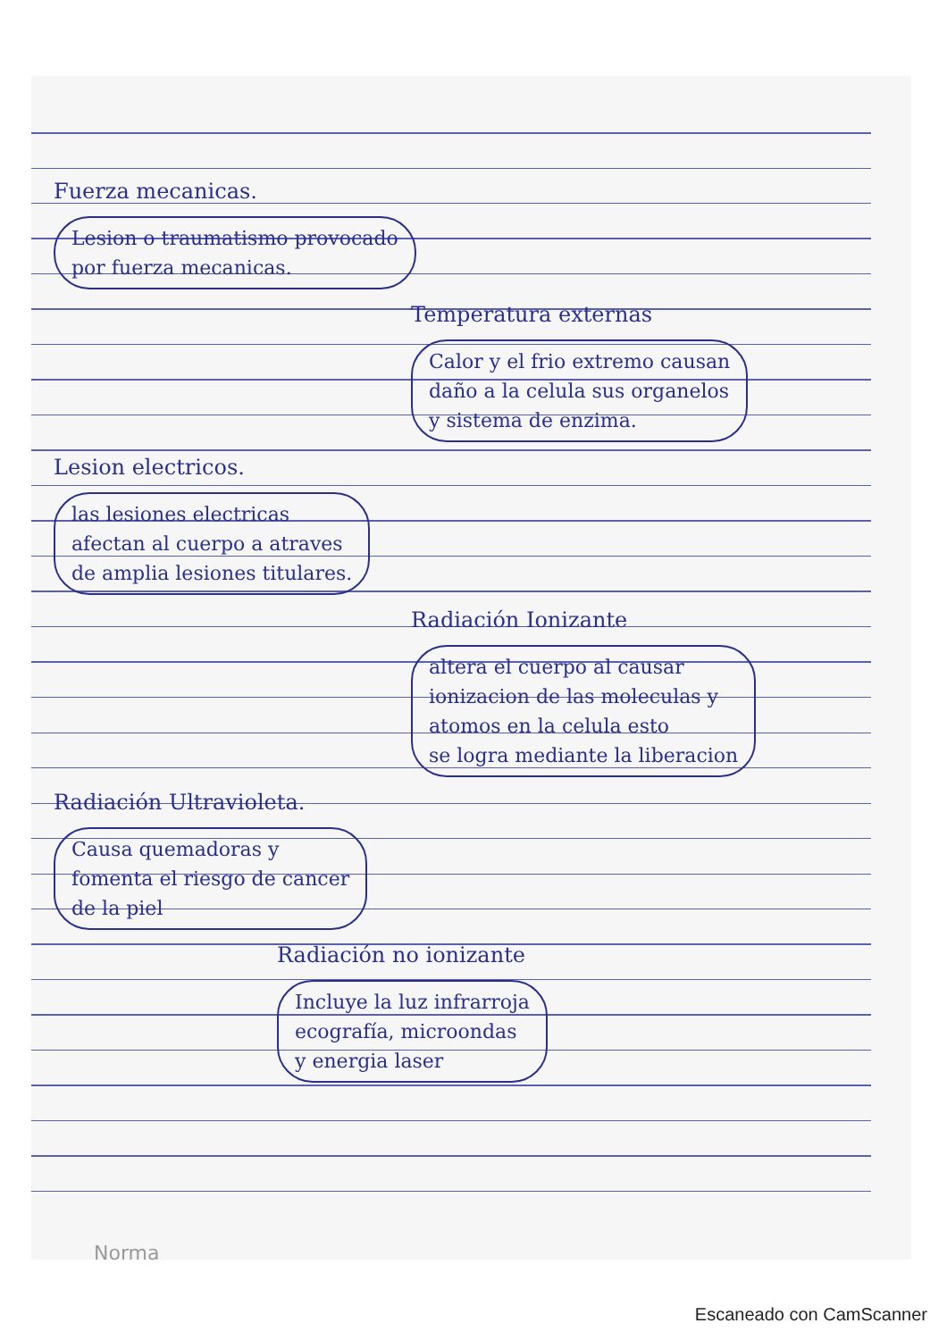Fuerza mecanicas.
Lesion o traumatismo provocado
por fuerza mecanicas.
Temperatura externas
Calor y el frio extremo causan
daño a la celula sus organelos
y sistema de enzima.
Lesion electricos.
las lesiones electricas
afectan al cuerpo a atraves
de amplia lesiones titulares.
Radiación Ionizante
altera el cuerpo al causar
ionizacion de las moleculas y
atomos en la celula esto
se logra mediante la liberacion
Radiación Ultravioleta.
Causa quemadoras y
fomenta el riesgo de cancer
de la piel
Radiación no ionizante
Incluye la luz infrarroja
ecografía, microondas
y energia laser
Norma
Escaneado con CamScanner